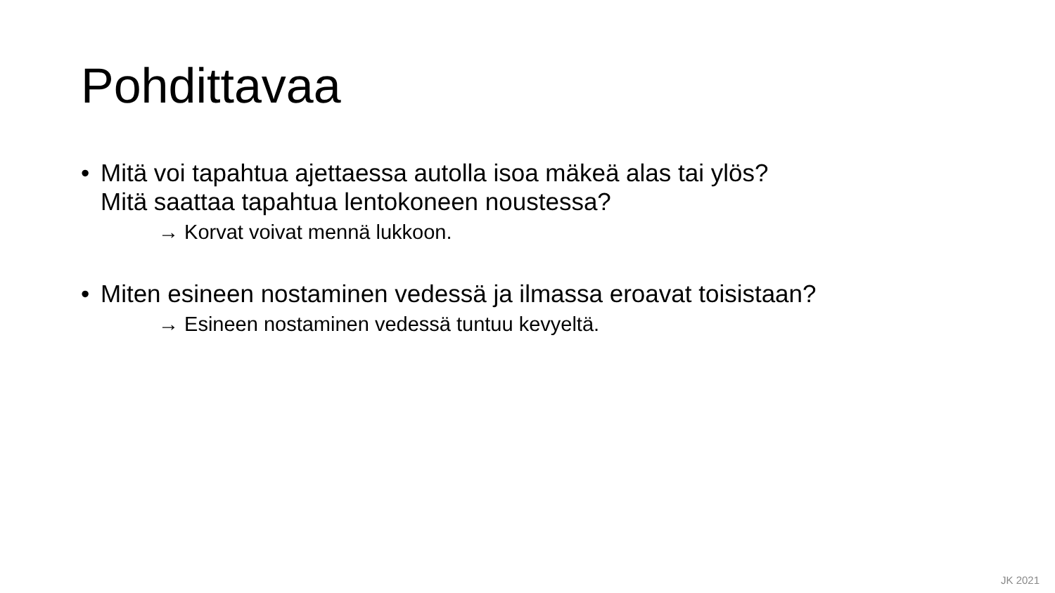Pohdittavaa
• Mitä voi tapahtua ajettaessa autolla isoa mäkeä alas tai ylös?
Mitä saattaa tapahtua lentokoneen noustessa?
→ Korvat voivat mennä lukkoon.
• Miten esineen nostaminen vedessä ja ilmassa eroavat toisistaan?
→ Esineen nostaminen vedessä tuntuu kevyeltä.
JK 2021